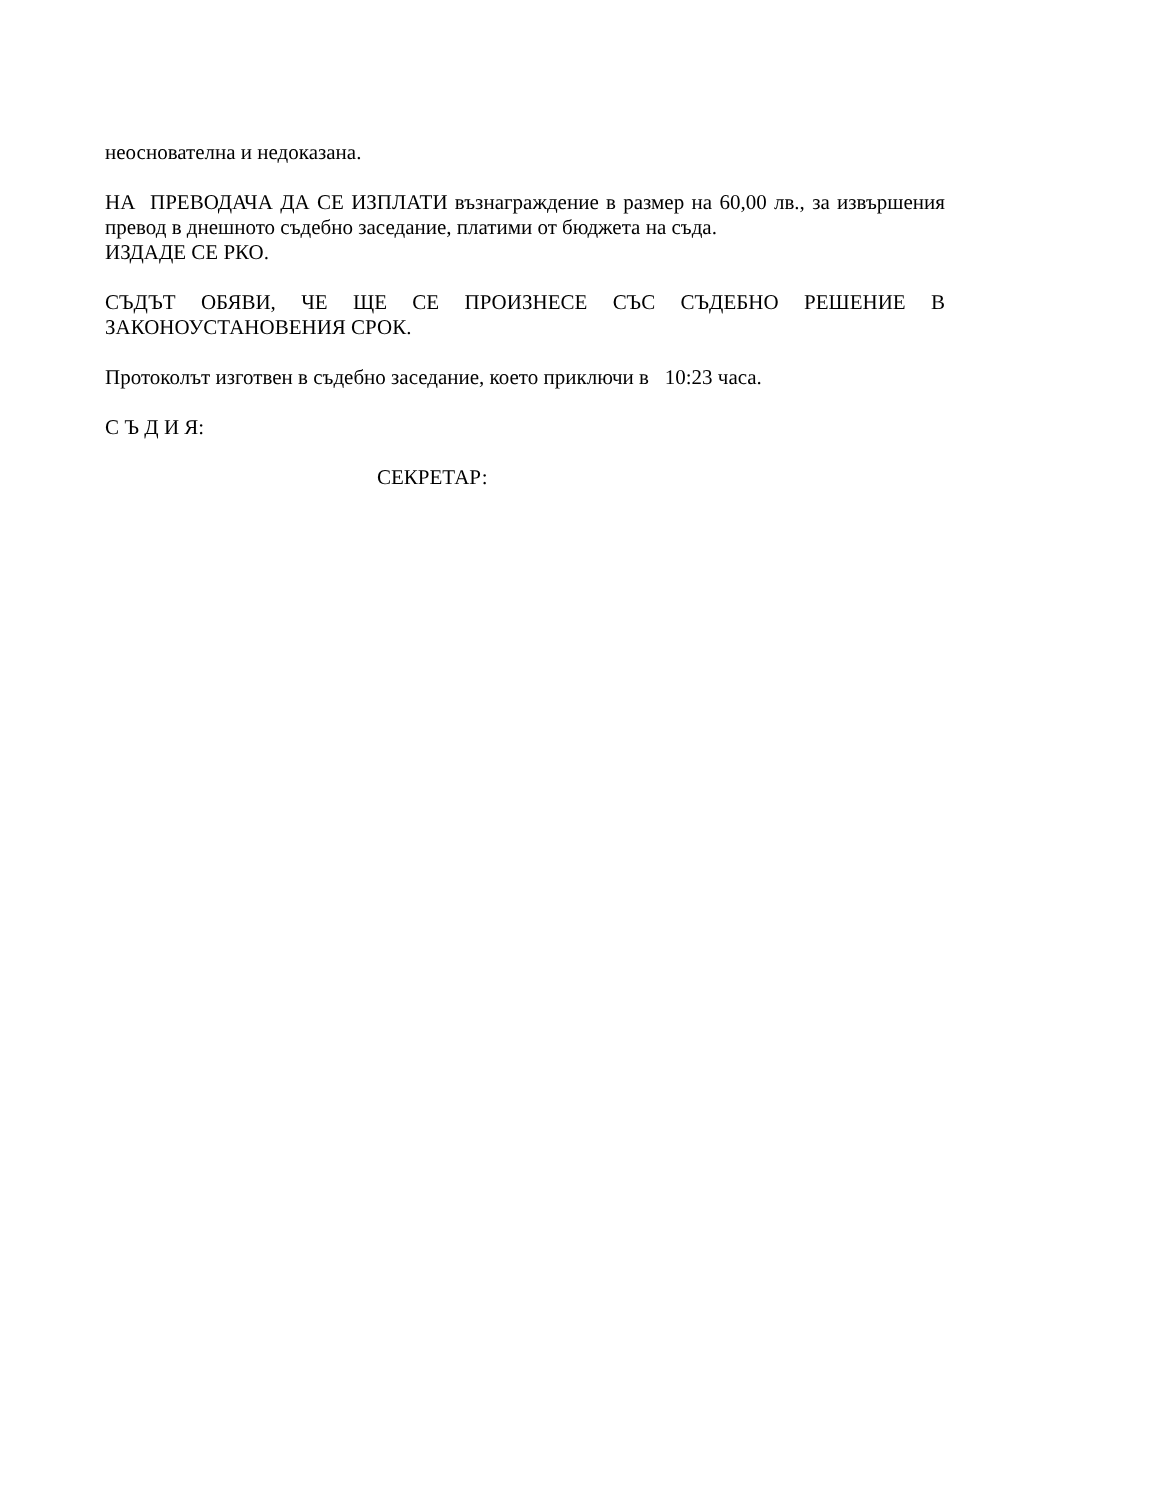неоснователна и недоказана.
НА ПРЕВОДАЧА ДА СЕ ИЗПЛАТИ възнаграждение в размер на 60,00 лв., за извършения превод в днешното съдебно заседание, платими от бюджета на съда.
ИЗДАДЕ СЕ РКО.
СЪДЪТ ОБЯВИ, ЧЕ ЩЕ СЕ ПРОИЗНЕСЕ СЪС СЪДЕБНО РЕШЕНИЕ В ЗАКОНОУСТАНОВЕНИЯ СРОК.
Протоколът изготвен в съдебно заседание, което приключи в 10:23 часа.
С Ъ Д И Я:
СЕКРЕТАР: